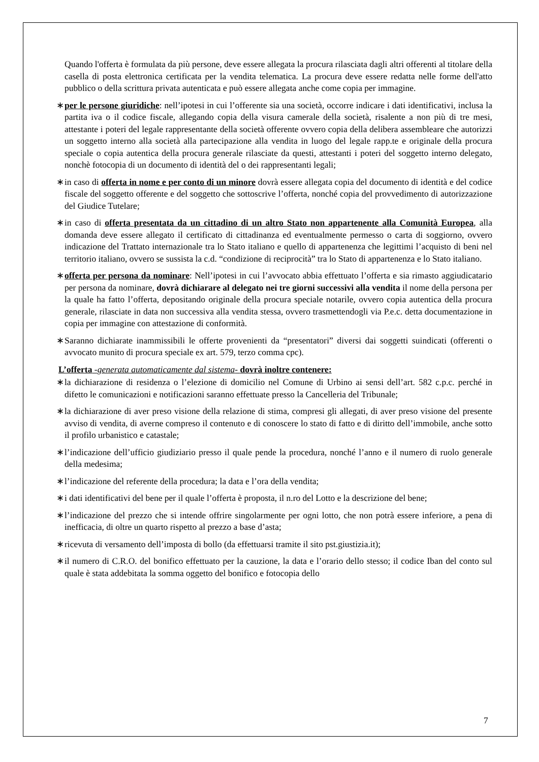Quando l'offerta è formulata da più persone, deve essere allegata la procura rilasciata dagli altri offerenti al titolare della casella di posta elettronica certificata per la vendita telematica. La procura deve essere redatta nelle forme dell'atto pubblico o della scrittura privata autenticata e può essere allegata anche come copia per immagine.
∗ per le persone giuridiche: nell’ipotesi in cui l’offerente sia una società, occorre indicare i dati identificativi, inclusa la partita iva o il codice fiscale, allegando copia della visura camerale della società, risalente a non più di tre mesi, attestante i poteri del legale rappresentante della società offerente ovvero copia della delibera assembleare che autorizzi un soggetto interno alla società alla partecipazione alla vendita in luogo del legale rapp.te e originale della procura speciale o copia autentica della procura generale rilasciate da questi, attestanti i poteri del soggetto interno delegato, nonchè fotocopia di un documento di identità del o dei rappresentanti legali;
∗ in caso di offerta in nome e per conto di un minore dovrà essere allegata copia del documento di identità e del codice fiscale del soggetto offerente e del soggetto che sottoscrive l’offerta, nonché copia del provvedimento di autorizzazione del Giudice Tutelare;
∗ in caso di offerta presentata da un cittadino di un altro Stato non appartenente alla Comunità Europea, alla domanda deve essere allegato il certificato di cittadinanza ed eventualmente permesso o carta di soggiorno, ovvero indicazione del Trattato internazionale tra lo Stato italiano e quello di appartenenza che legittimi l’acquisto di beni nel territorio italiano, ovvero se sussista la c.d. “condizione di reciprocità” tra lo Stato di appartenenza e lo Stato italiano.
∗ offerta per persona da nominare: Nell’ipotesi in cui l’avvocato abbia effettuato l’offerta e sia rimasto aggiudicatario per persona da nominare, dovrà dichiarare al delegato nei tre giorni successivi alla vendita il nome della persona per la quale ha fatto l’offerta, depositando originale della procura speciale notarile, ovvero copia autentica della procura generale, rilasciate in data non successiva alla vendita stessa, ovvero trasmettendogli via P.e.c. detta documentazione in copia per immagine con attestazione di conformità.
∗ Saranno dichiarate inammissibili le offerte provenienti da “presentatori” diversi dai soggetti suindicati (offerenti o avvocato munito di procura speciale ex art. 579, terzo comma cpc).
L’offerta -generata automaticamente dal sistema- dovrà inoltre contenere:
∗ la dichiarazione di residenza o l’elezione di domicilio nel Comune di Urbino ai sensi dell’art. 582 c.p.c. perché in difetto le comunicazioni e notificazioni saranno effettuate presso la Cancelleria del Tribunale;
∗ la dichiarazione di aver preso visione della relazione di stima, compresi gli allegati, di aver preso visione del presente avviso di vendita, di averne compreso il contenuto e di conoscere lo stato di fatto e di diritto dell’immobile, anche sotto il profilo urbanistico e catastale;
∗ l’indicazione dell’ufficio giudiziario presso il quale pende la procedura, nonché l’anno e il numero di ruolo generale della medesima;
∗ l’indicazione del referente della procedura; la data e l’ora della vendita;
∗ i dati identificativi del bene per il quale l’offerta è proposta, il n.ro del Lotto e la descrizione del bene;
∗ l’indicazione del prezzo che si intende offrire singolarmente per ogni lotto, che non potrà essere inferiore, a pena di inefficacia, di oltre un quarto rispetto al prezzo a base d’asta;
∗ ricevuta di versamento dell’imposta di bollo (da effettuarsi tramite il sito pst.giustizia.it);
∗ il numero di C.R.O. del bonifico effettuato per la cauzione, la data e l’orario dello stesso; il codice Iban del conto sul quale è stata addebitata la somma oggetto del bonifico e fotocopia dello
7